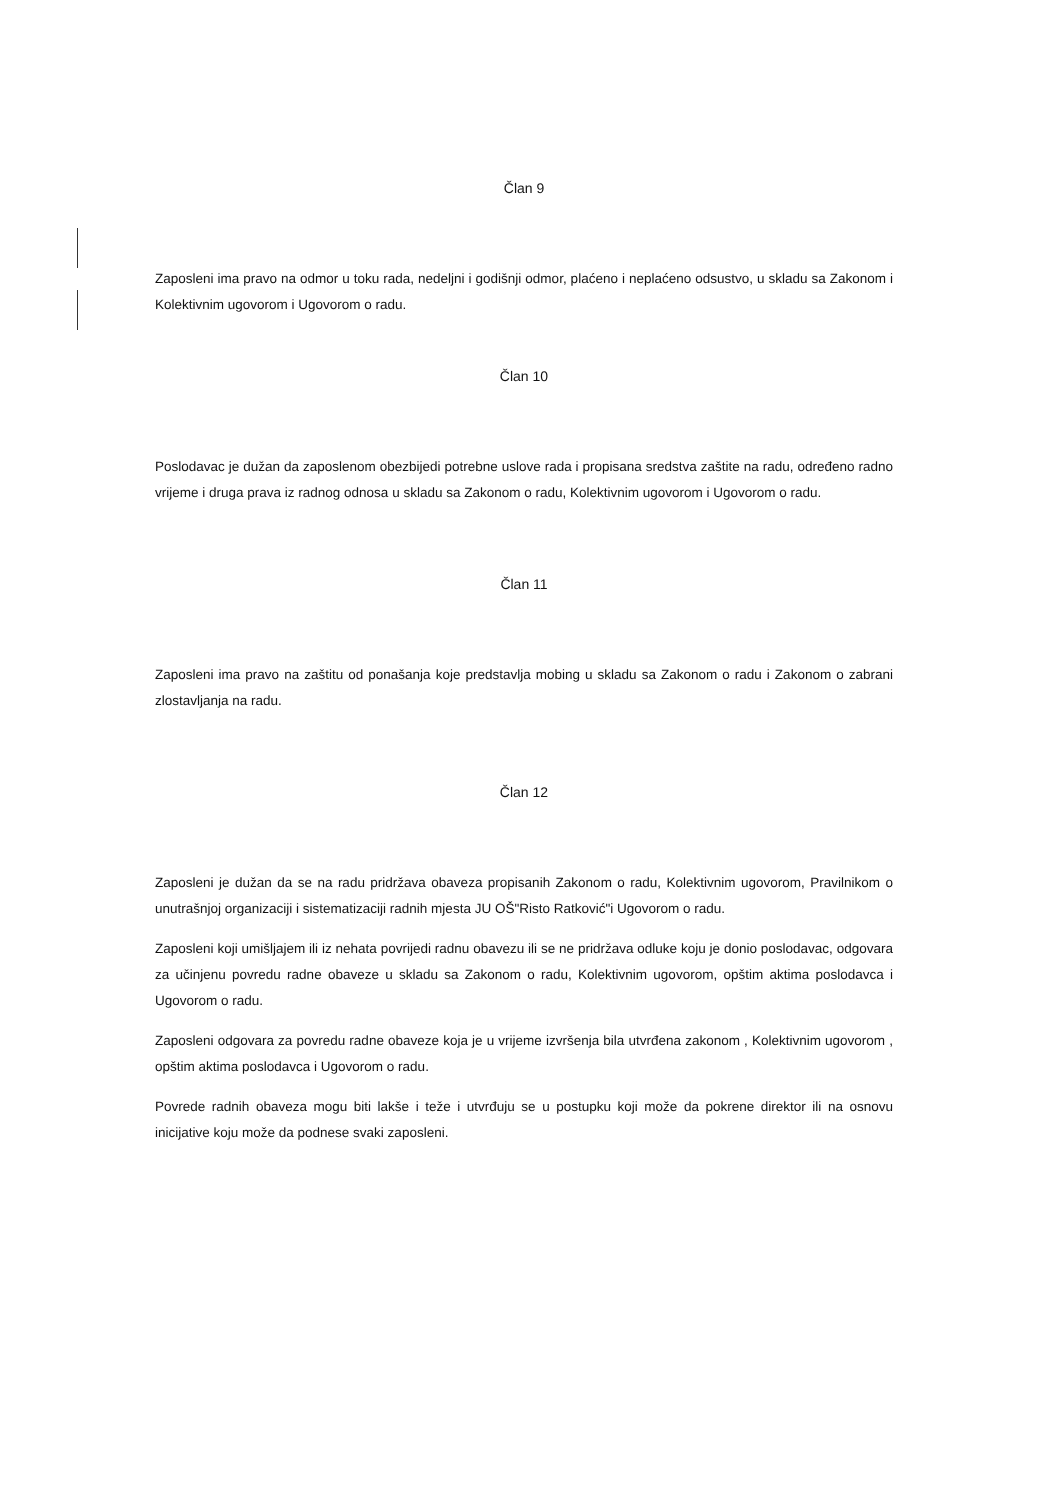Član 9
Zaposleni ima pravo na odmor u toku rada, nedeljni i godišnji odmor, plaćeno i neplaćeno odsustvo, u skladu sa Zakonom i Kolektivnim ugovorom i Ugovorom o radu.
Član 10
Poslodavac je dužan da zaposlenom obezbijedi potrebne uslove rada i propisana sredstva zaštite na radu, određeno radno vrijeme i druga prava iz radnog odnosa u skladu sa Zakonom o radu, Kolektivnim ugovorom i Ugovorom o radu.
Član 11
Zaposleni ima pravo na zaštitu od ponašanja koje predstavlja mobing u skladu sa Zakonom o radu i Zakonom o zabrani zlostavljanja na radu.
Član 12
Zaposleni je dužan da se na radu pridržava obaveza propisanih Zakonom o radu, Kolektivnim ugovorom, Pravilnikom o unutrašnjoj organizaciji i sistematizaciji radnih mjesta JU OŠ"Risto Ratković"i Ugovorom o radu.
Zaposleni koji umišljajem ili iz nehata povrijedi radnu obavezu ili se ne pridržava odluke koju je donio poslodavac, odgovara za učinjenu povredu radne obaveze u skladu sa Zakonom o radu, Kolektivnim ugovorom, opštim aktima poslodavca i Ugovorom o radu.
Zaposleni odgovara za povredu radne obaveze koja je u vrijeme izvršenja bila utvrđena zakonom , Kolektivnim ugovorom , opštim aktima poslodavca i Ugovorom o radu.
Povrede radnih obaveza mogu biti lakše i teže i utvrđuju se u postupku koji može da pokrene direktor ili na osnovu inicijative koju može da podnese svaki zaposleni.